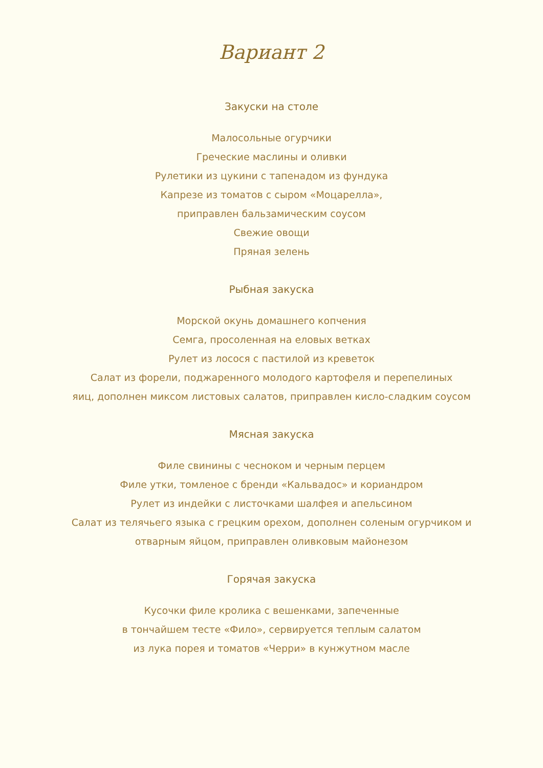Вариант 2
Закуски на столе
Малосольные огурчики
Греческие маслины и оливки
Рулетики из цукини с тапенадом из фундука
Капрезе из томатов с сыром «Моцарелла»,
приправлен бальзамическим соусом
Свежие овощи
Пряная зелень
Рыбная закуска
Морской окунь домашнего копчения
Семга, просоленная на еловых ветках
Рулет из лосося с пастилой из креветок
Салат из форели, поджаренного молодого картофеля и перепелиных
яиц, дополнен миксом листовых салатов, приправлен кисло-сладким соусом
Мясная закуска
Филе свинины с чесноком и черным перцем
Филе утки, томленое с бренди «Кальвадос» и кориандром
Рулет из индейки с листочками шалфея и апельсином
Салат из телячьего языка с грецким орехом, дополнен соленым огурчиком и
отварным яйцом, приправлен оливковым майонезом
Горячая закуска
Кусочки филе кролика с вешенками, запеченные
в тончайшем тесте «Фило», сервируется теплым салатом
из лука порея и томатов «Черри» в кунжутном масле